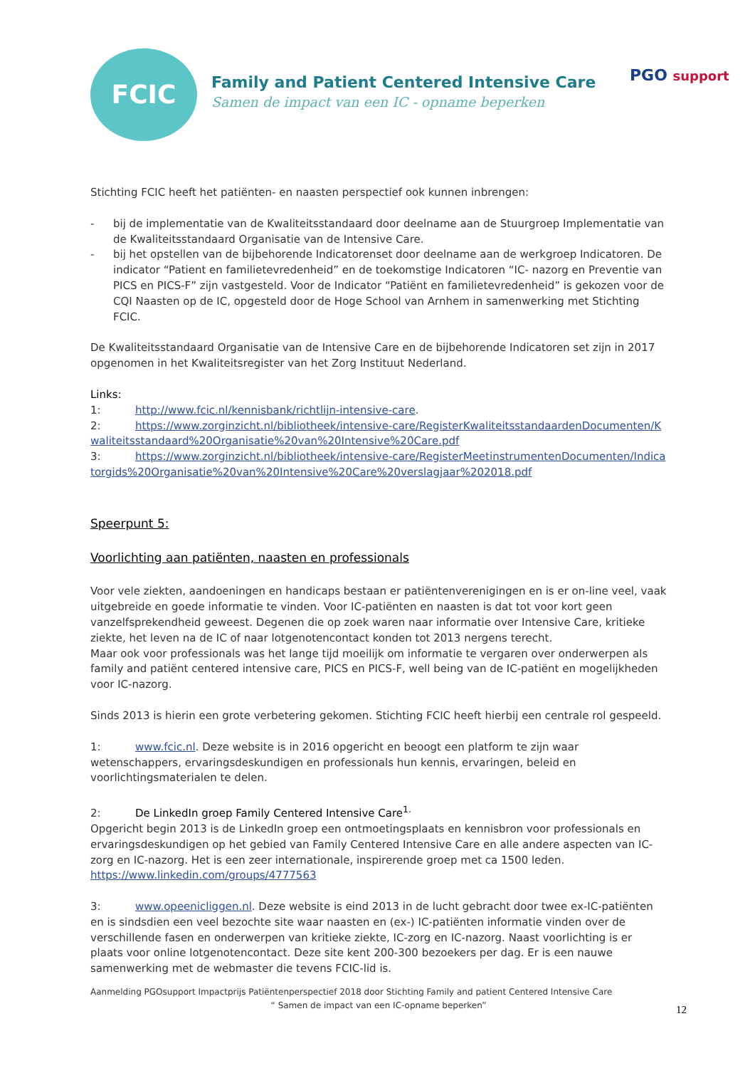PGO support
FCIC
Family and Patient Centered Intensive Care
Samen de impact van een IC - opname beperken
Stichting FCIC heeft het patiënten- en naasten perspectief ook kunnen inbrengen:
- bij de implementatie van de Kwaliteitsstandaard door deelname aan de Stuurgroep Implementatie van de Kwaliteitsstandaard Organisatie van de Intensive Care.
- bij het opstellen van de bijbehorende Indicatorenset door deelname aan de werkgroep Indicatoren. De indicator “Patient en familietevredenheid” en de toekomstige Indicatoren “IC- nazorg en Preventie van PICS en PICS-F” zijn vastgesteld. Voor de Indicator “Patiënt en familietevredenheid” is gekozen voor de CQI Naasten op de IC, opgesteld door de Hoge School van Arnhem in samenwerking met Stichting FCIC.
De Kwaliteitsstandaard Organisatie van de Intensive Care en de bijbehorende Indicatoren set zijn in 2017 opgenomen in het Kwaliteitsregister van het Zorg Instituut Nederland.
Links:
1: http://www.fcic.nl/kennisbank/richtlijn-intensive-care.
2: https://www.zorginzicht.nl/bibliotheek/intensive-care/RegisterKwaliteitsstandaardenDocumenten/Kwaliteitsstandaard%20Organisatie%20van%20Intensive%20Care.pdf
3: https://www.zorginzicht.nl/bibliotheek/intensive-care/RegisterMeetinstrumentenDocumenten/Indicatorgids%20Organisatie%20van%20Intensive%20Care%20verslagjaar%202018.pdf
Speerpunt 5:
Voorlichting aan patiënten, naasten en professionals
Voor vele ziekten, aandoeningen en handicaps bestaan er patiëntenverenigingen en is er on-line veel, vaak uitgebreide en goede informatie te vinden. Voor IC-patiënten en naasten is dat tot voor kort geen vanzelfsprekendheid geweest. Degenen die op zoek waren naar informatie over Intensive Care, kritieke ziekte, het leven na de IC of naar lotgenotencontact konden tot 2013 nergens terecht.
Maar ook voor professionals was het lange tijd moeilijk om informatie te vergaren over onderwerpen als family and patiënt centered intensive care, PICS en PICS-F, well being van de IC-patiënt en mogelijkheden voor IC-nazorg.
Sinds 2013 is hierin een grote verbetering gekomen. Stichting FCIC heeft hierbij een centrale rol gespeeld.
1: www.fcic.nl. Deze website is in 2016 opgericht en beoogt een platform te zijn waar wetenschappers, ervaringsdeskundigen en professionals hun kennis, ervaringen, beleid en voorlichtingsmaterialen te delen.
2: De LinkedIn groep Family Centered Intensive Care<sup>1.</sup>
Opgericht begin 2013 is de LinkedIn groep een ontmoetingsplaats en kennisbron voor professionals en ervaringsdeskundigen op het gebied van Family Centered Intensive Care en alle andere aspecten van IC-zorg en IC-nazorg. Het is een zeer internationale, inspirerende groep met ca 1500 leden.
https://www.linkedin.com/groups/4777563
3: www.opeenicliggen.nl. Deze website is eind 2013 in de lucht gebracht door twee ex-IC-patiënten en is sindsdien een veel bezochte site waar naasten en (ex-) IC-patiënten informatie vinden over de verschillende fasen en onderwerpen van kritieke ziekte, IC-zorg en IC-nazorg. Naast voorlichting is er plaats voor online lotgenotencontact. Deze site kent 200-300 bezoekers per dag. Er is een nauwe samenwerking met de webmaster die tevens FCIC-lid is.
Aanmelding PGOsupport Impactprijs Patiëntenperspectief 2018 door Stichting Family and patient Centered Intensive Care
“ Samen de impact van een IC-opname beperken”
12